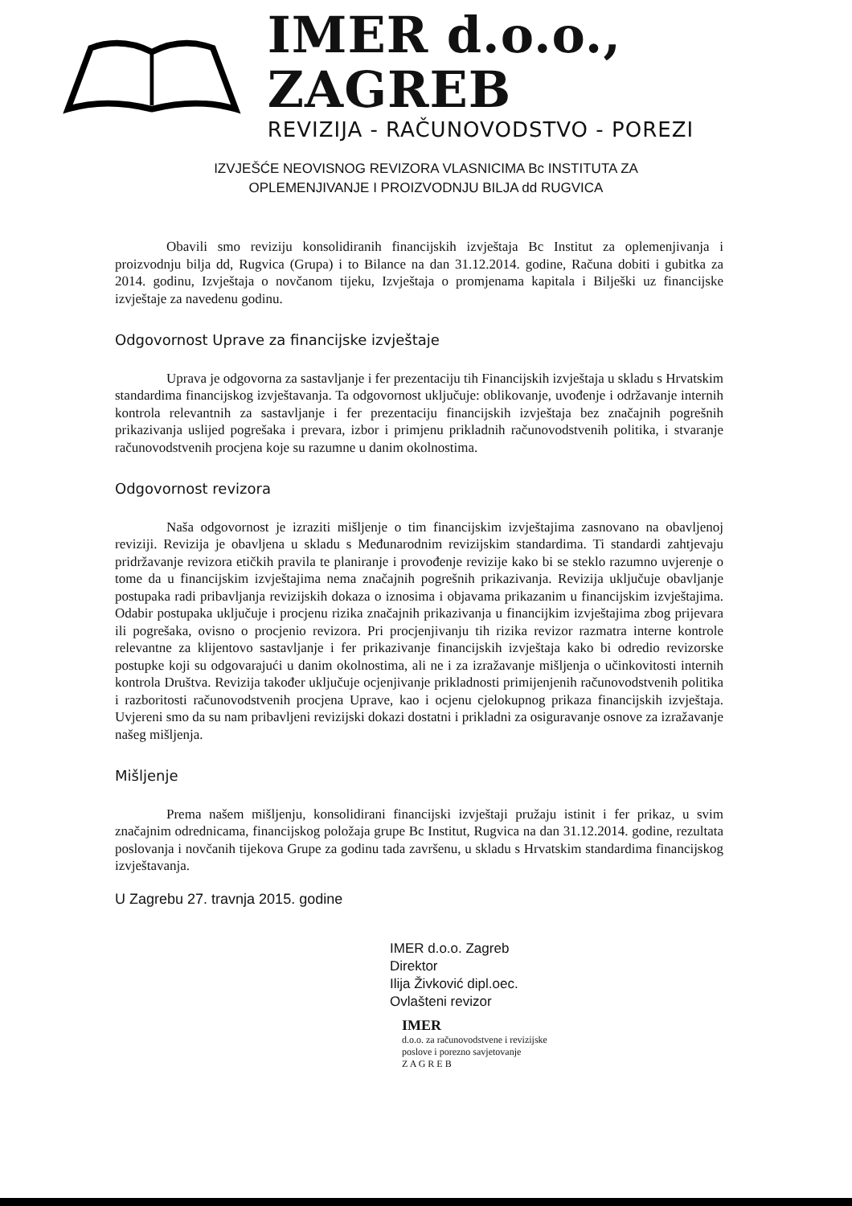IMER d.o.o., ZAGREB
REVIZIJA - RAČUNOVODSTVO - POREZI
IZVJEŠĆE NEOVISNOG REVIZORA VLASNICIMA Bc INSTITUTA ZA
OPLEMENJIVANJE I PROIZVODNJU BILJA dd RUGVICA
Obavili smo reviziju konsolidiranih financijskih izvještaja Bc Institut za oplemenjivanja i proizvodnju bilja dd, Rugvica (Grupa) i to Bilance na dan 31.12.2014. godine, Računa dobiti i gubitka za 2014. godinu, Izvještaja o novčanom tijeku, Izvještaja o promjenama kapitala i Bilješki uz financijske izvještaje za navedenu godinu.
Odgovornost Uprave za financijske izvještaje
Uprava je odgovorna za sastavljanje i fer prezentaciju tih Financijskih izvještaja u skladu s Hrvatskim standardima financijskog izvještavanja. Ta odgovornost uključuje: oblikovanje, uvođenje i održavanje internih kontrola relevantnih za sastavljanje i fer prezentaciju financijskih izvještaja bez značajnih pogrešnih prikazivanja uslijed pogrešaka i prevara, izbor i primjenu prikladnih računovodstvenih politika, i stvaranje računovodstvenih procjena koje su razumne u danim okolnostima.
Odgovornost revizora
Naša odgovornost je izraziti mišljenje o tim financijskim izvještajima zasnovano na obavljenoj reviziji. Revizija je obavljena u skladu s Međunarodnim revizijskim standardima. Ti standardi zahtjevaju pridržavanje revizora etičkih pravila te planiranje i provođenje revizije kako bi se steklo razumno uvjerenje o tome da u financijskim izvještajima nema značajnih pogrešnih prikazivanja. Revizija uključuje obavljanje postupaka radi pribavljanja revizijskih dokaza o iznosima i objavama prikazanim u financijskim izvještajima. Odabir postupaka uključuje i procjenu rizika značajnih prikazivanja u financijkim izvještajima zbog prijevara ili pogrešaka, ovisno o procjenio revizora. Pri procjenjivanju tih rizika revizor razmatra interne kontrole relevantne za klijentovo sastavljanje i fer prikazivanje financijskih izvještaja kako bi odredio revizorske postupke koji su odgovarajući u danim okolnostima, ali ne i za izražavanje mišljenja o učinkovitosti internih kontrola Društva. Revizija također uključuje ocjenjivanje prikladnosti primijenjenih računovodstvenih politika i razboritosti računovodstvenih procjena Uprave, kao i ocjenu cjelokupnog prikaza financijskih izvještaja. Uvjereni smo da su nam pribavljeni revizijski dokazi dostatni i prikladni za osiguravanje osnove za izražavanje našeg mišljenja.
Mišljenje
Prema našem mišljenju, konsolidirani financijski izvještaji pružaju istinit i fer prikaz, u svim značajnim odrednicama, financijskog položaja grupe Bc Institut, Rugvica na dan 31.12.2014. godine, rezultata poslovanja i novčanih tijekova Grupe za godinu tada završenu, u skladu s Hrvatskim standardima financijskog izvještavanja.
U Zagrebu 27. travnja 2015. godine
IMER d.o.o. Zagreb
Direktor
Ilija Živković dipl.oec.
Ovlašteni revizor
IMER
d.o.o. za računovodstvene i revizijske
poslove i porezno savjetovanje
Z A G R E B